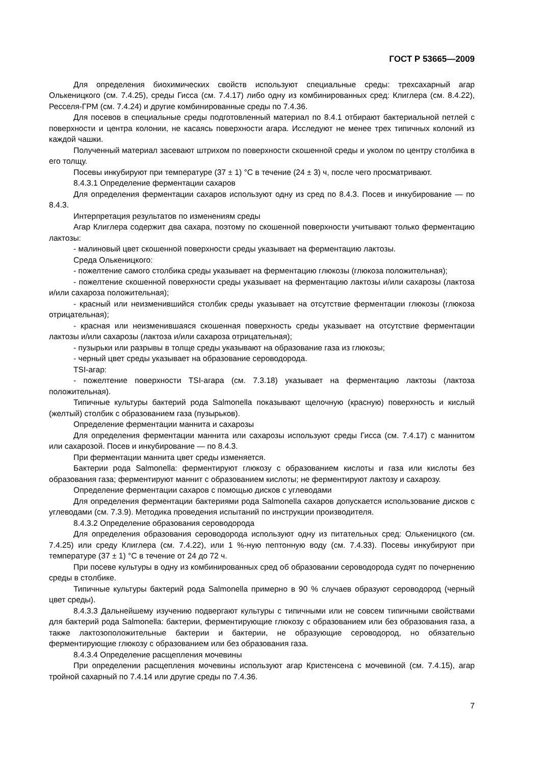ГОСТ Р 53665—2009
Для определения биохимических свойств используют специальные среды: трехсахарный агар Олькеницкого (см. 7.4.25), среды Гисса (см. 7.4.17) либо одну из комбинированных сред: Клиглера (см. 8.4.22), Ресселя-ГРМ (см. 7.4.24) и другие комбинированные среды по 7.4.36.
Для посевов в специальные среды подготовленный материал по 8.4.1 отбирают бактериальной петлей с поверхности и центра колонии, не касаясь поверхности агара. Исследуют не менее трех типичных колоний из каждой чашки.
Полученный материал засевают штрихом по поверхности скошенной среды и уколом по центру столбика в его толщу.
Посевы инкубируют при температуре (37 ± 1) °С в течение (24 ± 3) ч, после чего просматривают.
8.4.3.1 Определение ферментации сахаров
Для определения ферментации сахаров используют одну из сред по 8.4.3. Посев и инкубирование — по 8.4.3.
Интерпретация результатов по изменениям среды
Агар Клиглера содержит два сахара, поэтому по скошенной поверхности учитывают только ферментацию лактозы:
- малиновый цвет скошенной поверхности среды указывает на ферментацию лактозы.
Среда Олькеницкого:
- пожелтение самого столбика среды указывает на ферментацию глюкозы (глюкоза положительная);
- пожелтение скошенной поверхности среды указывает на ферментацию лактозы и/или сахарозы (лактоза и/или сахароза положительная);
- красный или неизменившийся столбик среды указывает на отсутствие ферментации глюкозы (глюкоза отрицательная);
- красная или неизменившаяся скошенная поверхность среды указывает на отсутствие ферментации лактозы и/или сахарозы (лактоза и/или сахароза отрицательная);
- пузырьки или разрывы в толще среды указывают на образование газа из глюкозы;
- черный цвет среды указывает на образование сероводорода.
TSI-агар:
- пожелтение поверхности TSI-агара (см. 7.3.18) указывает на ферментацию лактозы (лактоза положительная).
Типичные культуры бактерий рода Salmonella показывают щелочную (красную) поверхность и кислый (желтый) столбик с образованием газа (пузырьков).
Определение ферментации маннита и сахарозы
Для определения ферментации маннита или сахарозы используют среды Гисса (см. 7.4.17) с маннитом или сахарозой. Посев и инкубирование — по 8.4.3.
При ферментации маннита цвет среды изменяется.
Бактерии рода Salmonella: ферментируют глюкозу с образованием кислоты и газа или кислоты без образования газа; ферментируют маннит с образованием кислоты; не ферментируют лактозу и сахарозу.
Определение ферментации сахаров с помощью дисков с углеводами
Для определения ферментации бактериями рода Salmonella сахаров допускается использование дисков с углеводами (см. 7.3.9). Методика проведения испытаний по инструкции производителя.
8.4.3.2 Определение образования сероводорода
Для определения образования сероводорода используют одну из питательных сред: Олькеницкого (см. 7.4.25) или среду Клиглера (см. 7.4.22), или 1 %-ную пептонную воду (см. 7.4.33). Посевы инкубируют при температуре (37 ± 1) °С в течение от 24 до 72 ч.
При посеве культуры в одну из комбинированных сред об образовании сероводорода судят по почернению среды в столбике.
Типичные культуры бактерий рода Salmonella примерно в 90 % случаев образуют сероводород (черный цвет среды).
8.4.3.3 Дальнейшему изучению подвергают культуры с типичными или не совсем типичными свойствами для бактерий рода Salmonella: бактерии, ферментирующие глюкозу с образованием или без образования газа, а также лактозоположительные бактерии и бактерии, не образующие сероводород, но обязательно ферментирующие глюкозу с образованием или без образования газа.
8.4.3.4 Определение расщепления мочевины
При определении расщепления мочевины используют агар Кристенсена с мочевиной (см. 7.4.15), агар тройной сахарный по 7.4.14 или другие среды по 7.4.36.
7